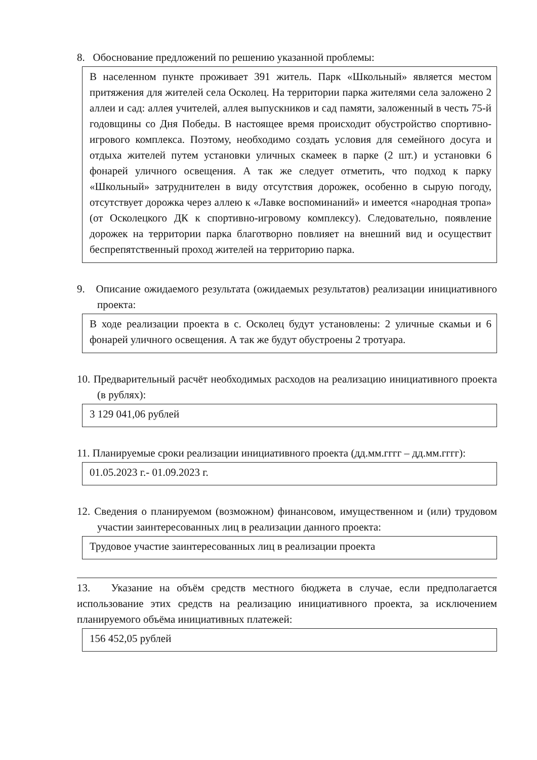8. Обоснование предложений по решению указанной проблемы:
В населенном пункте проживает 391 житель. Парк «Школьный» является местом притяжения для жителей села Осколец. На территории парка жителями села заложено 2 аллеи и сад: аллея учителей, аллея выпускников и сад памяти, заложенный в честь 75-й годовщины со Дня Победы. В настоящее время происходит обустройство спортивно-игрового комплекса. Поэтому, необходимо создать условия для семейного досуга и отдыха жителей путем установки уличных скамеек в парке (2 шт.) и установки 6 фонарей уличного освещения. А так же следует отметить, что подход к парку «Школьный» затруднителен в виду отсутствия дорожек, особенно в сырую погоду, отсутствует дорожка через аллею к «Лавке воспоминаний» и имеется «народная тропа» (от Осколецкого ДК к спортивно-игровому комплексу). Следовательно, появление дорожек на территории парка благотворно повлияет на внешний вид и осуществит беспрепятственный проход жителей на территорию парка.
9. Описание ожидаемого результата (ожидаемых результатов) реализации инициативного проекта:
В ходе реализации проекта в с. Осколец будут установлены: 2 уличные скамьи и 6 фонарей уличного освещения. А так же будут обустроены 2 тротуара.
10. Предварительный расчёт необходимых расходов на реализацию инициативного проекта (в рублях):
3 129 041,06 рублей
11. Планируемые сроки реализации инициативного проекта (дд.мм.гггг – дд.мм.гггг):
01.05.2023 г.- 01.09.2023 г.
12. Сведения о планируемом (возможном) финансовом, имущественном и (или) трудовом участии заинтересованных лиц в реализации данного проекта:
Трудовое участие заинтересованных лиц в реализации проекта
13. Указание на объём средств местного бюджета в случае, если предполагается использование этих средств на реализацию инициативного проекта, за исключением планируемого объёма инициативных платежей:
156 452,05 рублей